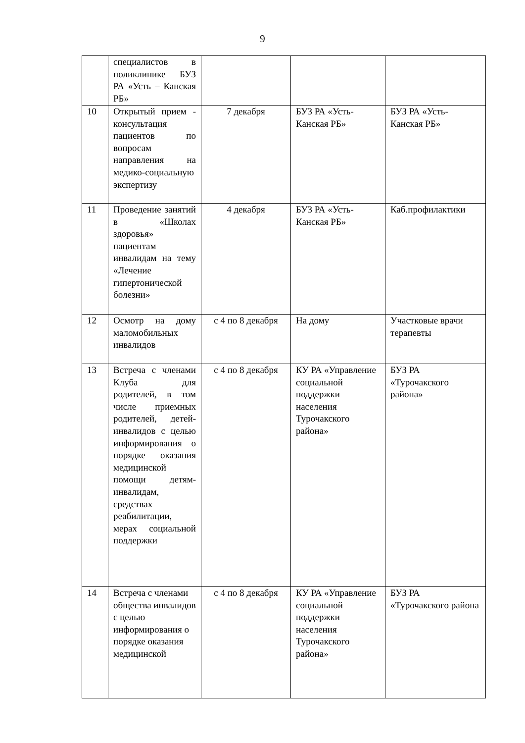9
| | специалистов в поликлинике БУЗ РА «Усть – Канская РБ» | | | |
| 10 | Открытый прием - консультация пациентов по вопросам направления на медико-социальную экспертизу | 7 декабря | БУЗ РА «Усть-Канская РБ» | БУЗ РА «Усть-Канская РБ» |
| 11 | Проведение занятий в «Школах здоровья» пациентам инвалидам на тему «Лечение гипертонической болезни» | 4 декабря | БУЗ РА «Усть-Канская РБ» | Каб.профилактики |
| 12 | Осмотр на дому маломобильных инвалидов | с 4 по 8 декабря | На дому | Участковые врачи терапевты |
| 13 | Встреча с членами Клуба для родителей, в том числе приемных родителей, детей-инвалидов с целью информирования о порядке оказания медицинской помощи детям-инвалидам, средствах реабилитации, мерах социальной поддержки | с 4 по 8 декабря | КУ РА «Управление социальной поддержки населения Турочакского района» | БУЗ РА «Турочакского района» |
| 14 | Встреча с членами общества инвалидов с целью информирования о порядке оказания медицинской | с 4 по 8 декабря | КУ РА «Управление социальной поддержки населения Турочакского района» | БУЗ РА «Турочакского района |